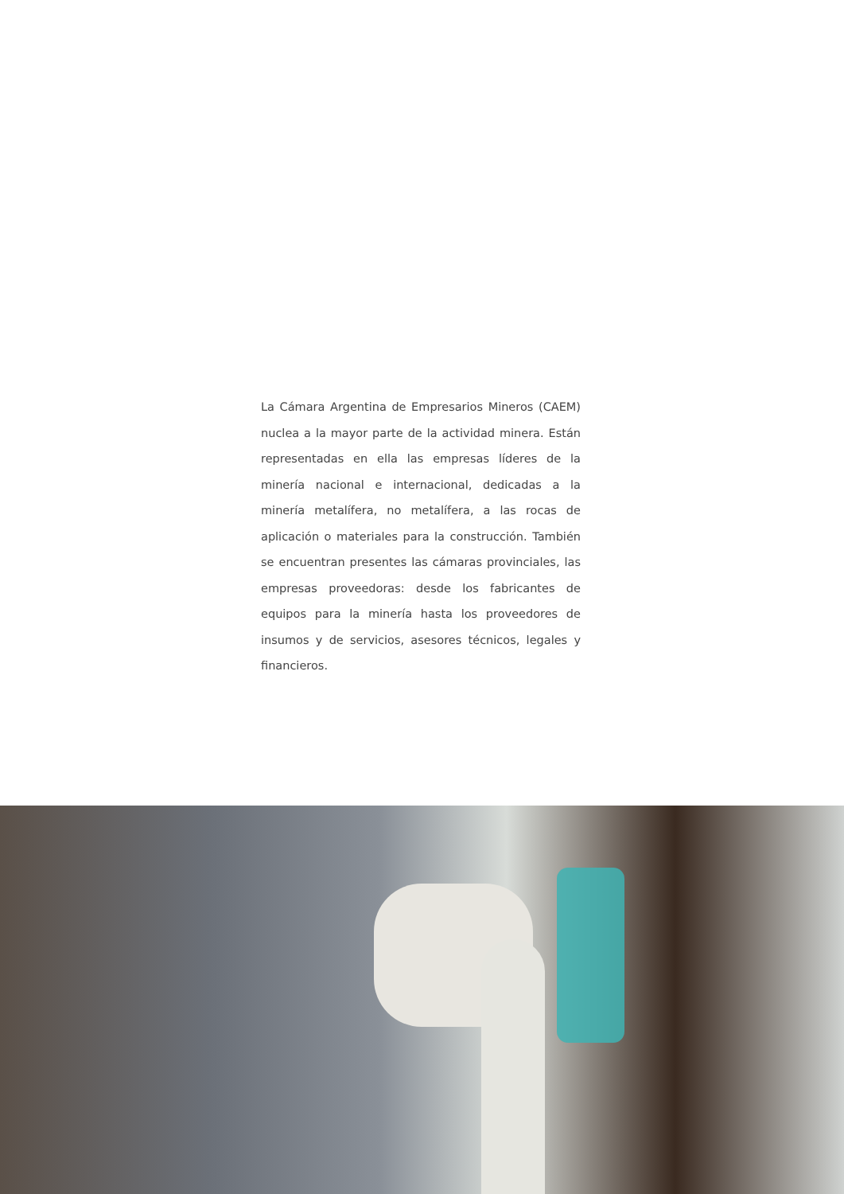La Cámara Argentina de Empresarios Mineros (CAEM) nuclea a la mayor parte de la actividad minera. Están representadas en ella las empresas líderes de la minería nacional e internacional, dedicadas a la minería metalífera, no metalífera, a las rocas de aplicación o materiales para la construcción. También se encuentran presentes las cámaras provinciales, las empresas proveedoras: desde los fabricantes de equipos para la minería hasta los proveedores de insumos y de servicios, asesores técnicos, legales y financieros.